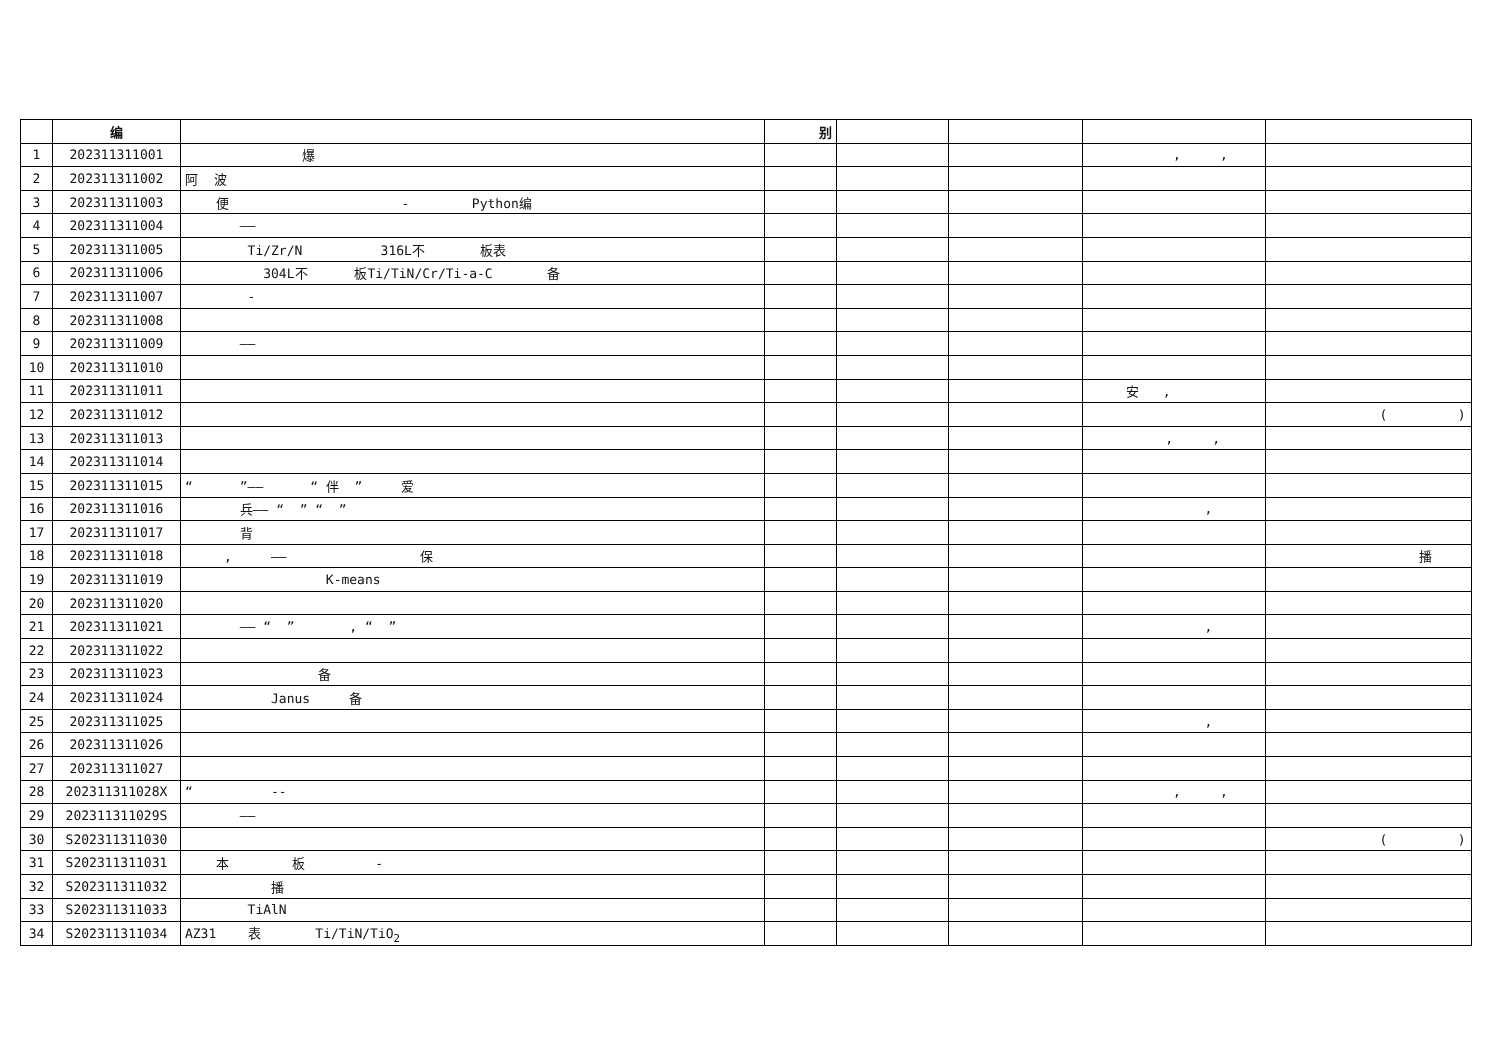| | 编 | | 别 | | | | |
| --- | --- | --- | --- | --- | --- | --- | --- |
| 1 | 202311311001 | 爆 | | | | , , | |
| 2 | 202311311002 | 阿 波 | | | | | |
| 3 | 202311311003 | 便 - Python编 | | | | | |
| 4 | 202311311004 | —— | | | | | |
| 5 | 202311311005 | Ti/Zr/N 316L不 板表 | | | | | |
| 6 | 202311311006 | 304L不 板Ti/TiN/Cr/Ti-a-C 备 | | | | | |
| 7 | 202311311007 | - | | | | | |
| 8 | 202311311008 | | | | | | |
| 9 | 202311311009 | —— | | | | | |
| 10 | 202311311010 | | | | | | |
| 11 | 202311311011 | | | | | 安 , | |
| 12 | 202311311012 | | | | | | ( ) |
| 13 | 202311311013 | | | | | , , | |
| 14 | 202311311014 | | | | | | |
| 15 | 202311311015 | “ ”—— “ 伴 ” 爱 | | | | | |
| 16 | 202311311016 | 兵—— “ ” “ ” | | | | , | |
| 17 | 202311311017 | 背 | | | | | |
| 18 | 202311311018 | , —— 保 | | | | | 播 |
| 19 | 202311311019 | K-means | | | | | |
| 20 | 202311311020 | | | | | | |
| 21 | 202311311021 | —— “ ” , “ ” | | | | , | |
| 22 | 202311311022 | | | | | | |
| 23 | 202311311023 | 备 | | | | | |
| 24 | 202311311024 | Janus 备 | | | | | |
| 25 | 202311311025 | | | | | , | |
| 26 | 202311311026 | | | | | | |
| 27 | 202311311027 | | | | | | |
| 28 | 202311311028X | “ -- | | | | , , | |
| 29 | 202311311029S | —— | | | | | |
| 30 | S202311311030 | | | | | | ( ) |
| 31 | S202311311031 | 本 板 - | | | | | |
| 32 | S202311311032 | 播 | | | | | |
| 33 | S202311311033 | TiAlN | | | | | |
| 34 | S202311311034 | AZ31 表 Ti/TiN/TiO<sub>2</sub> | | | | | |